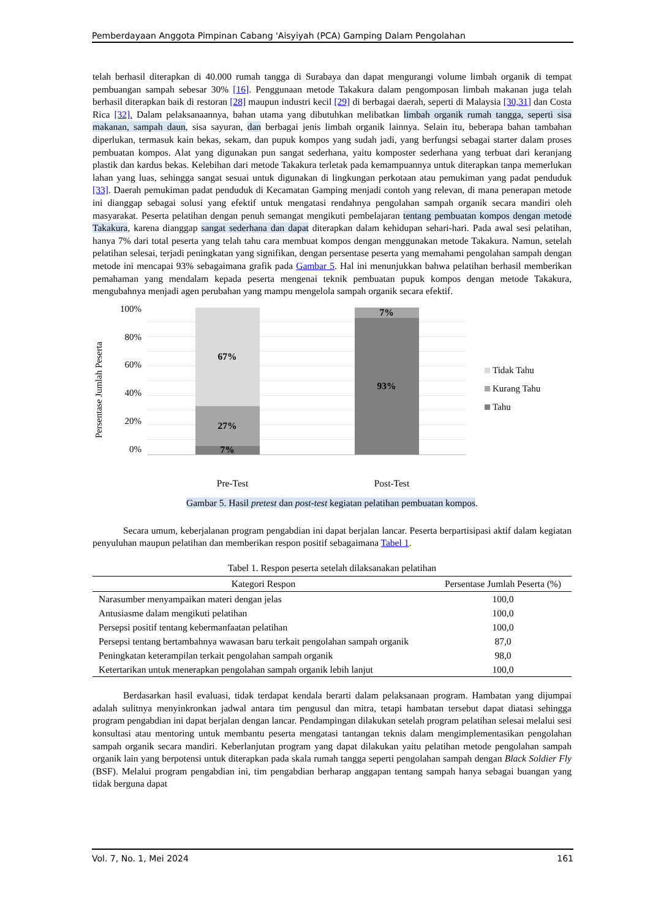Pemberdayaan Anggota Pimpinan Cabang 'Aisyiyah (PCA) Gamping Dalam Pengolahan
telah berhasil diterapkan di 40.000 rumah tangga di Surabaya dan dapat mengurangi volume limbah organik di tempat pembuangan sampah sebesar 30% [16]. Penggunaan metode Takakura dalam pengomposan limbah makanan juga telah berhasil diterapkan baik di restoran [28] maupun industri kecil [29] di berbagai daerah, seperti di Malaysia [30,31] dan Costa Rica [32]. Dalam pelaksanaannya, bahan utama yang dibutuhkan melibatkan limbah organik rumah tangga, seperti sisa makanan, sampah daun, sisa sayuran, dan berbagai jenis limbah organik lainnya. Selain itu, beberapa bahan tambahan diperlukan, termasuk kain bekas, sekam, dan pupuk kompos yang sudah jadi, yang berfungsi sebagai starter dalam proses pembuatan kompos. Alat yang digunakan pun sangat sederhana, yaitu komposter sederhana yang terbuat dari keranjang plastik dan kardus bekas. Kelebihan dari metode Takakura terletak pada kemampuannya untuk diterapkan tanpa memerlukan lahan yang luas, sehingga sangat sesuai untuk digunakan di lingkungan perkotaan atau pemukiman yang padat penduduk [33]. Daerah pemukiman padat penduduk di Kecamatan Gamping menjadi contoh yang relevan, di mana penerapan metode ini dianggap sebagai solusi yang efektif untuk mengatasi rendahnya pengolahan sampah organik secara mandiri oleh masyarakat. Peserta pelatihan dengan penuh semangat mengikuti pembelajaran tentang pembuatan kompos dengan metode Takakura, karena dianggap sangat sederhana dan dapat diterapkan dalam kehidupan sehari-hari. Pada awal sesi pelatihan, hanya 7% dari total peserta yang telah tahu cara membuat kompos dengan menggunakan metode Takakura. Namun, setelah pelatihan selesai, terjadi peningkatan yang signifikan, dengan persentase peserta yang memahami pengolahan sampah dengan metode ini mencapai 93% sebagaimana grafik pada Gambar 5. Hal ini menunjukkan bahwa pelatihan berhasil memberikan pemahaman yang mendalam kepada peserta mengenai teknik pembuatan pupuk kompos dengan metode Takakura, mengubahnya menjadi agen perubahan yang mampu mengelola sampah organik secara efektif.
Persentase Jumlah Peserta
100%
80%
60%
40%
20%
0%
67%
27%
7%
7%
93%
Tidak Tahu
Kurang Tahu
Tahu
Pre-Test Post-Test
Gambar 5. Hasil pretest dan post-test kegiatan pelatihan pembuatan kompos.
Secara umum, keberjalanan program pengabdian ini dapat berjalan lancar. Peserta berpartisipasi aktif dalam kegiatan penyuluhan maupun pelatihan dan memberikan respon positif sebagaimana Tabel 1.
Tabel 1. Respon peserta setelah dilaksanakan pelatihan
| Kategori Respon | Persentase Jumlah Peserta (%) |
| --- | --- |
| Narasumber menyampaikan materi dengan jelas | 100,0 |
| Antusiasme dalam mengikuti pelatihan | 100,0 |
| Persepsi positif tentang kebermanfaatan pelatihan | 100,0 |
| Persepsi tentang bertambahnya wawasan baru terkait pengolahan sampah organik | 87,0 |
| Peningkatan keterampilan terkait pengolahan sampah organik | 98,0 |
| Ketertarikan untuk menerapkan pengolahan sampah organik lebih lanjut | 100,0 |
Berdasarkan hasil evaluasi, tidak terdapat kendala berarti dalam pelaksanaan program. Hambatan yang dijumpai adalah sulitnya menyinkronkan jadwal antara tim pengusul dan mitra, tetapi hambatan tersebut dapat diatasi sehingga program pengabdian ini dapat berjalan dengan lancar. Pendampingan dilakukan setelah program pelatihan selesai melalui sesi konsultasi atau mentoring untuk membantu peserta mengatasi tantangan teknis dalam mengimplementasikan pengolahan sampah organik secara mandiri. Keberlanjutan program yang dapat dilakukan yaitu pelatihan metode pengolahan sampah organik lain yang berpotensi untuk diterapkan pada skala rumah tangga seperti pengolahan sampah dengan Black Soldier Fly (BSF). Melalui program pengabdian ini, tim pengabdian berharap anggapan tentang sampah hanya sebagai buangan yang tidak berguna dapat
Vol. 7, No. 1, Mei 2024 161